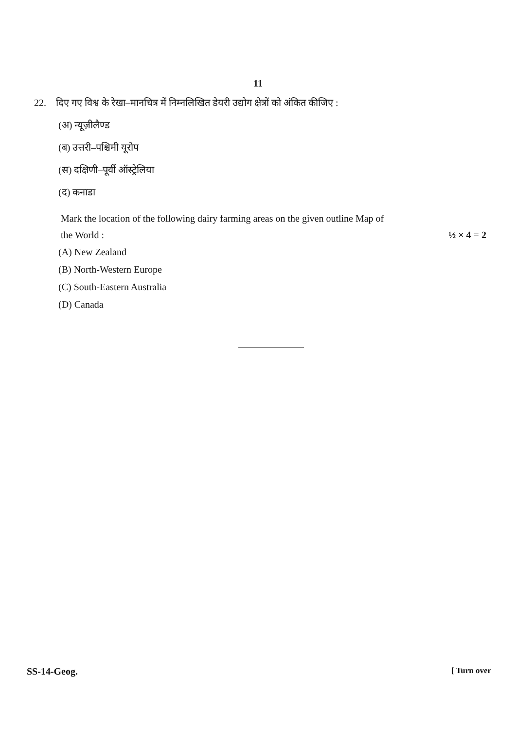11
22. दिए गए विश्व के रेखा–मानचित्र में निम्नलिखित डेयरी उद्योग क्षेत्रों को अंकित कीजिए :
(अ) न्यूज़ीलैण्ड
(ब) उत्तरी–पश्चिमी यूरोप
(स) दक्षिणी–पूर्वी ऑस्ट्रेलिया
(द) कनाडा
Mark the location of the following dairy farming areas on the given outline Map of
the World : ½ × 4 = 2
(A) New Zealand
(B) North-Western Europe
(C) South-Eastern Australia
(D) Canada
SS-14-Geog. [ Turn over